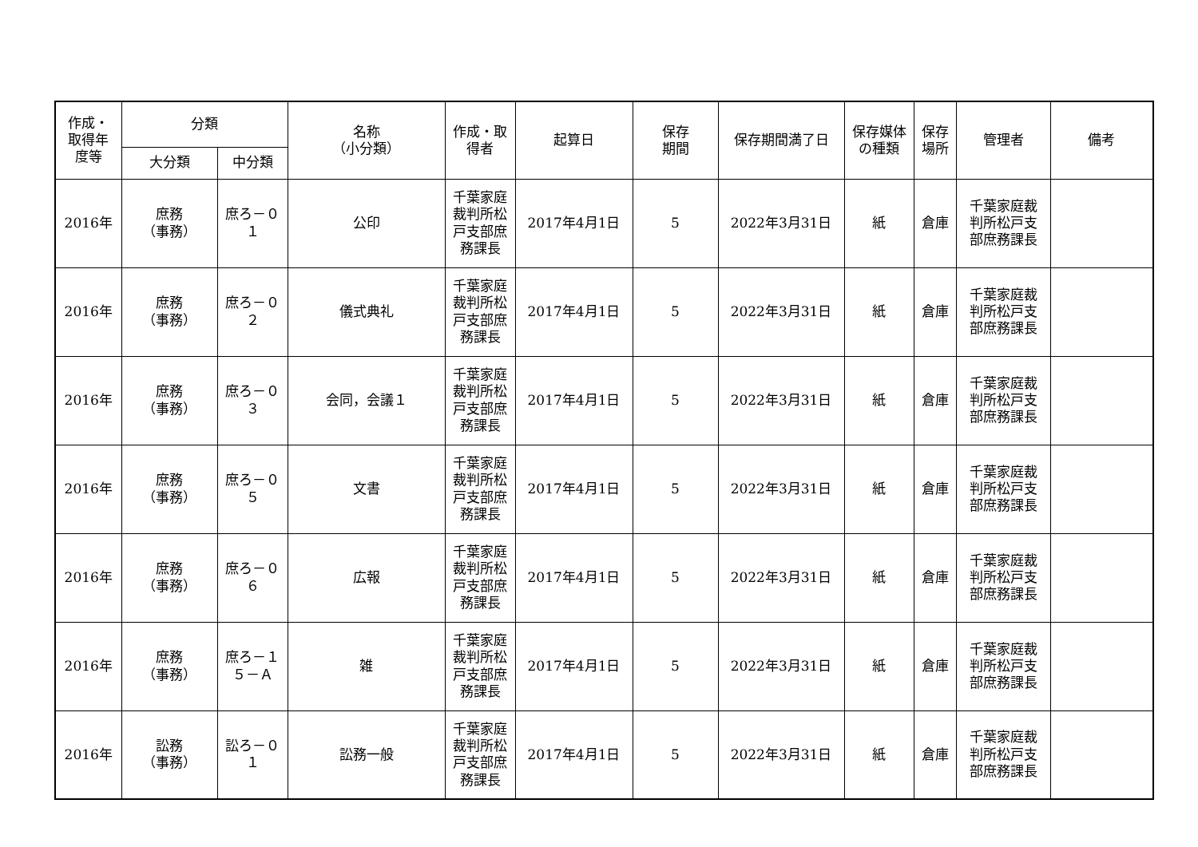| 作成・ 取得年 度等 | 分類 | | 名称 （小分類） | 作成・取 得者 | 起算日 | 保存 期間 | 保存期間満了日 | 保存媒体 の種類 | 保存 場所 | 管理者 | 備考 |
| --- | --- | --- | --- | --- | --- | --- | --- | --- | --- | --- | --- |
| | 大分類 | 中分類 | | | | | | | | | |
| 2016年 | 庶務 （事務） | 庶ろ－０ １ | 公印 | 千葉家庭 裁判所松 戸支部庶 務課長 | 2017年4月1日 | 5 | 2022年3月31日 | 紙 | 倉庫 | 千葉家庭裁 判所松戸支 部庶務課長 | |
| 2016年 | 庶務 （事務） | 庶ろ－０ ２ | 儀式典礼 | 千葉家庭 裁判所松 戸支部庶 務課長 | 2017年4月1日 | 5 | 2022年3月31日 | 紙 | 倉庫 | 千葉家庭裁 判所松戸支 部庶務課長 | |
| 2016年 | 庶務 （事務） | 庶ろ－０ ３ | 会同，会議１ | 千葉家庭 裁判所松 戸支部庶 務課長 | 2017年4月1日 | 5 | 2022年3月31日 | 紙 | 倉庫 | 千葉家庭裁 判所松戸支 部庶務課長 | |
| 2016年 | 庶務 （事務） | 庶ろ－０ ５ | 文書 | 千葉家庭 裁判所松 戸支部庶 務課長 | 2017年4月1日 | 5 | 2022年3月31日 | 紙 | 倉庫 | 千葉家庭裁 判所松戸支 部庶務課長 | |
| 2016年 | 庶務 （事務） | 庶ろ－０ ６ | 広報 | 千葉家庭 裁判所松 戸支部庶 務課長 | 2017年4月1日 | 5 | 2022年3月31日 | 紙 | 倉庫 | 千葉家庭裁 判所松戸支 部庶務課長 | |
| 2016年 | 庶務 （事務） | 庶ろ－１ ５－Ａ | 雑 | 千葉家庭 裁判所松 戸支部庶 務課長 | 2017年4月1日 | 5 | 2022年3月31日 | 紙 | 倉庫 | 千葉家庭裁 判所松戸支 部庶務課長 | |
| 2016年 | 訟務 （事務） | 訟ろ－０ １ | 訟務一般 | 千葉家庭 裁判所松 戸支部庶 務課長 | 2017年4月1日 | 5 | 2022年3月31日 | 紙 | 倉庫 | 千葉家庭裁 判所松戸支 部庶務課長 | |